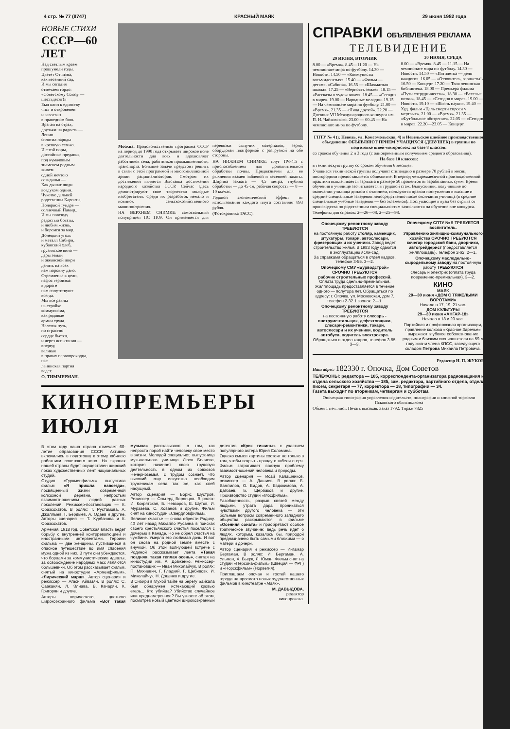4 стр. № 77 (8747) КРАСНЫЙ МАЯК 29 июня 1982 года
НОВЫЕ СТИХИ
СССР—60 ЛЕТ
Над светлым краем
прошумели годы.
Цветет Отчизна,
как весенний сад.
И мы сегодня
отмечаем гордо:
«Советскому Союзу —
шестьдесят!»
Был клич к единству
чист и откровенен
и завоеван
в праведном бою.
Врагам на страх,
друзьям на радость —
Ленин
сплотил народы
в крепкую семью.
И с той поры,
достойные преданья,
под кумачовым
знаменем родным
живем
одной мечтою
созиданья —
Как дышат люди
воздухом одним.
Чукотке дальней
родственны Карпаты,
Полярной тундре —
солнечный Памир..
И мы повсюду
радостью богаты,
и любим жизнь,
и боремся за мир.
Донецкий уголь
и металл Сибири,
кубанский хлеб,
грузинское вино —
дары земли
и океанской шири
делить на всех
нам поровну дано.
Стремленье к цели,
пафос героизма
в дороге
нам сопутствуют
всегда.
Мы все равны
на стройке
коммунизма,
как рядовые
армии труда.
Нелегок путь,
но страстно
сердце бьется,
и через испытания —
вперед;
великая
в правах первопроходца,
нас
ленинская партия
ведет.
О. ТИММЕРМАН.
Москва. Продовольственная программа СССР на период до 1990 года открывает широкое поле деятельности для всех и вдохновляет работников села, работников промышленности, транспорта. Большие задачи предстоит решить в связи с этой программой и многомиллионной армии рационализаторов. Смотром их достижений является Выставка достижений народного хозяйства СССР. Сейчас здесь демонстрируют свое творчество молодые изобретатели. Среди их разработок немало и новинок сельскохозяйственного машиностроения.
НА ВЕРХНЕМ СНИМКЕ: самосвальный полуприцеп ПС 1109. Он применяется для перевозки сыпучих материалов, зерна, оборудован платформой с разгрузкой на обе стороны.
НА НИЖНЕМ СНИМКЕ: плуг ПЧ-4,5 с приспособлением для дополнительной обработки почвы. Предназначен для ее рыхления взамен зяблевой и весенней пахоты. Ширина захвата — 4,5 метра, глубина обработки — до 45 см, рабочая скорость — 8 — 10 км/час.
Годовой экономический эффект от использования каждого плуга составляет 893 рубля.
(Фотохроника ТАСС).
КИНОПРЕМЬЕРЫ ИЮЛЯ
В этом году наша страна отмечает 60-летие образования СССР. Активно включились в подготовку к этому юбилею работники советского кино. На экранах нашей страны будет осуществлен широкий показ художественных лент национальных студий.
Студия «Туркменфильм» выпустила фильм «Я пришла навсегда», посвященный жизни современной колхозной деревни, непростым взаимоотношениям людей разных поколений. Режиссер-постановщик — К. Оразсохатов. В ролях: Т. Рустамова, А. Джаллыев, Г. Бердыев, А. Одаев и другие. Авторы сценария — Т. Курбанова и К. Оразсохатов.
Армения. 1918 год. Советская власть ведет борьбу с внутренней контрреволюцией и иностранными интервентами. Героини фильма — две женщины, пустившиеся в опасное путешествие во имя спасения мужа одной из них. В пути они убеждаются, что борцами за коммунистические идеалы, за освобождение народных масс являются большевики. Об этом рассказывает фильм, снятый на киностудии «Арменфильм», «Лирический марш». Автор сценария и режиссер — Агаси Айвазян. В ролях: С. Сааканян, Л. Элиава, В. Качарян, К. Григорян и другие.
Авторы лирического, цветного широкоэкранного фильма «Вот такая музыка» рассказывают о том, как непросто порой найти человеку свое место в жизни. Молодой специалист, выпускница музыкального училища Люся Беляева, которая начинает свою трудовую деятельность в одном из совхозов Нечерноземья, с трудом сознает, что высокий мир искусства необходим труженикам села так же, как хлеб насущный.
Автор сценария — Борис Шустров. Режиссер — Ольгерд Воронцов. В ролях: И. Кокрятская, Б. Невзоров, Е. Шутов, И. Мурзаева, С. Хованов и другие. Фильм снят на киностудии «Свердловфильм».
Великое счастье — снова обрести Родину. 40 лет назад Михайло Русанна в поисках своего крестьянского счастья поселился с дочерью в Канаде. Но не обрел счастья на чужбине. Умерла его любимая дочь. И вот он снова на родной земле вместе с внучкой. Об этой волнующей встрече с Родиной рассказывает лента «Такая поздняя, такая теплая осень», снятая на киностудии им. А. Довженко. Режиссер-постановщик — Иван Миколайчук. В ролях: П. Михневич, Г. Гладкий, Г. Щебивовк, И. Миколайчук, Н. Доценко и другие.
В Сибири в глухой тайге на берегу Байкала был обнаружен истекающий кровью егерь... Кто убийца? Убийство случайное или преднамеренное? Вы узнаете об этом, посмотрев новый цветной широкоэкранный детектив «Крик тишины» с участием популярного актера Юрия Соломина.
Однако смысл картины состоит не только в том, чтобы вскрыть правду о гибели егеря. Фильм затрагивает важную проблему взаимоотношений человека и природы.
Автор сценария — Исай Калашников, режиссер — А. Дашиев. В ролях: Б. Вампилов, О. Видов, А. Евдокимова, А. Дагбаев, Б. Щербаков и другие. Производство студии «Мосфильм».
Разобщенность, разрыв связей между людьми, утрата дара проникаться чувствами другого человека — эти больные вопросы современного западного общества раскрываются в фильме «Осенняя соната» и приобретают особое трагическое звучание: ведь речь идет о людях, которым, казалось бы, природой предназначено быть самыми близкими — о матери и дочери.
Автор сценария и режиссер — Ингамар Бергаман. В ролях: И. Бергаман, А. Ульман, Х. Бьерк, Л. Юман. Фильм снят на студии «Персона-фильм» (Швеция — ФРГ) и «Норскфильм» (Норвегия).
Приглашаем опочан и гостей нашего города на просмотр новых художественных фильмов в кинотеатре «Маяк».
М. ДАВЫДОВА,
редактор
кинопроката.
СПРАВКИ ОБЪЯВЛЕНИЯ РЕКЛАМА
ТЕЛЕВИДЕНИЕ
29 ИЮНЯ, ВТОРНИК
8.00 — «Время». 8.45—11.20 — На чемпионате мира по футболу. 14.30 — Новости. 14.50 — «Коммунисты восьмидесятых». 15.40 — «Фильм — детям». «Сабина». 16.55 — «Шахматная школа». 17.25 — «Верность земле». 18.15 — «Рассказы о художниках». 18.45 — «Сегодня в мире». 19.00 — Народные мелодии. 19.15 — На чемпионате мира по футболу. 21.00 — «Время». 21.35 — «Лица друзей». 22.20 — Дневник VII Международного конкурса им. П. И. Чайковского. 23.00 — 00.45 — На чемпионате мира по футболу.
30 ИЮНЯ, СРЕДА
8.00 — «Время». 8.45 — 11.15 — На чемпионате мира по футболу. 14.30 — Новости. 14.50 — «Пятилетка — дело каждого». 16.05 — «Отзовитесь, горнисты!» 16.50 — Концерт. 17.20 — Твоя ленинская библиотека. 18.00 — Премьера фильма «Пути сотрудничества». 18.30 — «Веселые нотки». 18.45 — «Сегодня в мире». 19.00 — Новости. 19.10 — «Жизнь науки». 19.40 — Худ. фильм «Цель смерти спроси у мертвых». 21.00 — «Время». 21.35 — «Футбольное обозрение». 22.05 — «Сегодня в мире». 22.20—23.05 — Концерт.
ГПТУ № 4 (г. Невель, ул. Комсомольская, 4) и Невельское швейное производственное объединение ОБЪЯВЛЯЮТ ПРИЕМ УЧАЩИХСЯ (ДЕВУШЕК) в группы по подготовке швей-мотористок: на базе 8 классов:
со сроком обучения 2 и 3 года (с одновременным получением среднего образования).
На базе 10 классов:
в техническую группу со сроком обучения 6 месяцев.
Учащиеся технической группы получают стипендию в размере 70 рублей в месяц, иногородним предоставляется общежитие. В период четырехмесячной производственной практики выплачивается зарплата в размере 50 процентов от заработанных сумм. Время обучения в училище засчитывается в трудовой стаж. Выпускники, получившие по окончании училища диплом с отличием, пользуются правом поступления в высшие и средние специальные заведения непосредственно после окончания училища (в средние специальные учебные заведения — без экзаменов). Поступающие в вузы без отрыва от производства по родственным специальностям зачисляются на обучение вне конкурса.
Телефоны для справок: 2—26—08, 2—25—98.
Опочецкому ремонтному заводу ТРЕБУЮТСЯ
на постоянную работу столяр, каменщик, штукатуры, токари, автослесари, фрезеровщик и их ученики. Завод ведет строительство жилья. В 1983 году сдаются в эксплуатацию ясли-сад.
За справками обращаться в отдел кадров, телефон 3-55. 3—2.
Опочецкому СМУ «Бурводстрой» СРОЧНО ТРЕБУЮТСЯ
рабочие строительных профессий. Оплата труда сдельно-премиальная. Жилплощадь предоставляется в течение одного — полутора лет. Обращаться по адресу: г. Опочка, ул. Московская, дом 7, телефон 2-32 1 звонок. 2—1.
Опочецкому ремонтному заводу ТРЕБУЮТСЯ
на постоянную работу слесарь - инструментальщик, дефектовщики, слесари-ремонтники, токари, автослесари и их ученики, водитель автобуса, водитель электрокара. Обращаться в отдел кадров, телефон 3-55. 3—3.
Опочецкому СПТУ № 5 ТРЕБУЕТСЯ воспитатель.
Управлению жилищно-коммунального хозяйства СРОЧНО ТРЕБУЮТСЯ
кочегар городской бани, дворники, автогрейдерист (предоставляется жилплощадь). Телефон 2-62. 2—1.
Опочецкому маслодельно-сыродельному заводу на постоянную работу ТРЕБУЮТСЯ
слесарь и электрик (оплата труда повременно-премиальная). 3—2.
КИНО
МАЯК
29—30 июня «ДОМ С ТЯЖЕЛЫМИ ВОРОТАМИ»
Начало в 17, 19, 21 час.
ДОМ КУЛЬТУРЫ
29—30 июня «АНГАР-18»
Начало в 18 и 20 час.
Партийная и профсоюзная организации, правление колхоза «Красное Заречье» выражают глубокое соболезнование родным и близким скончавшегося на 59-м году жизни члена КПСС, заведующего складом Петрова Михаила Петровича.
Редактор Н. П. ЖУКОВ.
Наш адрес: 182330 г. Опочка, Дом Советов
ТЕЛЕФОНЫ: редактора — 105, корреспондента-организатора радиовещания и отдела сельского хозяйства — 185, зам. редактора, партийного отдела, отдела писем, секретаря — 77, корректора — 18, типографии — 34.
Газета выходит по вторникам, четвергам и субботам.
Опочецкая типография управления издательств, полиграфии и книжной торговли Псковского облисполкома
Обьем 1 печ. лист. Печать высокая. Заказ 1792. Тираж 7825